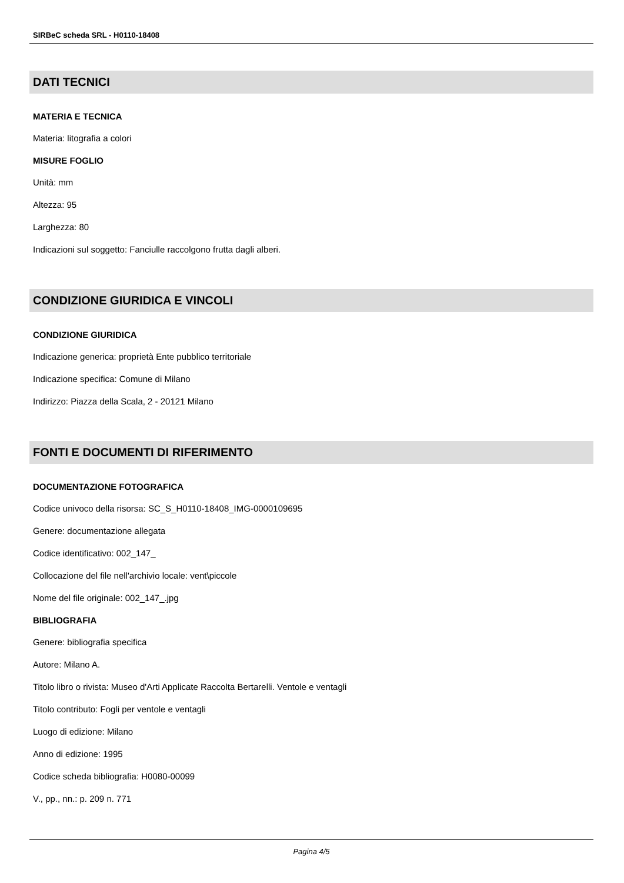SIRBeC scheda SRL - H0110-18408
DATI TECNICI
MATERIA E TECNICA
Materia: litografia a colori
MISURE FOGLIO
Unità: mm
Altezza: 95
Larghezza: 80
Indicazioni sul soggetto: Fanciulle raccolgono frutta dagli alberi.
CONDIZIONE GIURIDICA E VINCOLI
CONDIZIONE GIURIDICA
Indicazione generica: proprietà Ente pubblico territoriale
Indicazione specifica: Comune di Milano
Indirizzo: Piazza della Scala, 2 - 20121 Milano
FONTI E DOCUMENTI DI RIFERIMENTO
DOCUMENTAZIONE FOTOGRAFICA
Codice univoco della risorsa: SC_S_H0110-18408_IMG-0000109695
Genere: documentazione allegata
Codice identificativo: 002_147_
Collocazione del file nell'archivio locale: vent\piccole
Nome del file originale: 002_147_.jpg
BIBLIOGRAFIA
Genere: bibliografia specifica
Autore: Milano A.
Titolo libro o rivista: Museo d'Arti Applicate Raccolta Bertarelli. Ventole e ventagli
Titolo contributo: Fogli per ventole e ventagli
Luogo di edizione: Milano
Anno di edizione: 1995
Codice scheda bibliografia: H0080-00099
V., pp., nn.: p. 209 n. 771
Pagina 4/5